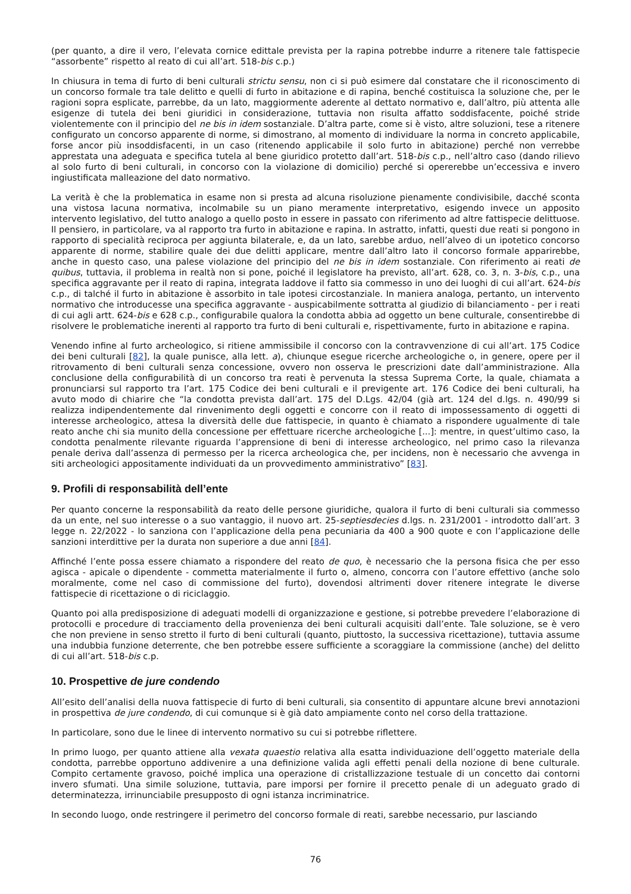(per quanto, a dire il vero, l’elevata cornice edittale prevista per la rapina potrebbe indurre a ritenere tale fattispecie “assorbente” rispetto al reato di cui all’art. 518-bis c.p.)
In chiusura in tema di furto di beni culturali strictu sensu, non ci si può esimere dal constatare che il riconoscimento di un concorso formale tra tale delitto e quelli di furto in abitazione e di rapina, benché costituisca la soluzione che, per le ragioni sopra esplicate, parrebbe, da un lato, maggiormente aderente al dettato normativo e, dall’altro, più attenta alle esigenze di tutela dei beni giuridici in considerazione, tuttavia non risulta affatto soddisfacente, poiché stride violentemente con il principio del ne bis in idem sostanziale. D’altra parte, come si è visto, altre soluzioni, tese a ritenere configurato un concorso apparente di norme, si dimostrano, al momento di individuare la norma in concreto applicabile, forse ancor più insoddisfacenti, in un caso (ritenendo applicabile il solo furto in abitazione) perché non verrebbe apprestata una adeguata e specifica tutela al bene giuridico protetto dall’art. 518-bis c.p., nell’altro caso (dando rilievo al solo furto di beni culturali, in concorso con la violazione di domicilio) perché si opererebbe un’eccessiva e invero ingiustificata malleazione del dato normativo.
La verità è che la problematica in esame non si presta ad alcuna risoluzione pienamente condivisibile, dacché sconta una vistosa lacuna normativa, incolmabile su un piano meramente interpretativo, esigendo invece un apposito intervento legislativo, del tutto analogo a quello posto in essere in passato con riferimento ad altre fattispecie delittuose. Il pensiero, in particolare, va al rapporto tra furto in abitazione e rapina. In astratto, infatti, questi due reati si pongono in rapporto di specialità reciproca per aggiunta bilaterale, e, da un lato, sarebbe arduo, nell’alveo di un ipotetico concorso apparente di norme, stabilire quale dei due delitti applicare, mentre dall’altro lato il concorso formale apparirebbe, anche in questo caso, una palese violazione del principio del ne bis in idem sostanziale. Con riferimento ai reati de quibus, tuttavia, il problema in realtà non si pone, poiché il legislatore ha previsto, all’art. 628, co. 3, n. 3-bis, c.p., una specifica aggravante per il reato di rapina, integrata laddove il fatto sia commesso in uno dei luoghi di cui all’art. 624-bis c.p., di talché il furto in abitazione è assorbito in tale ipotesi circostanziale. In maniera analoga, pertanto, un intervento normativo che introducesse una specifica aggravante - auspicabilmente sottratta al giudizio di bilanciamento - per i reati di cui agli artt. 624-bis e 628 c.p., configurabile qualora la condotta abbia ad oggetto un bene culturale, consentirebbe di risolvere le problematiche inerenti al rapporto tra furto di beni culturali e, rispettivamente, furto in abitazione e rapina.
Venendo infine al furto archeologico, si ritiene ammissibile il concorso con la contravvenzione di cui all’art. 175 Codice dei beni culturali [82], la quale punisce, alla lett. a), chiunque esegue ricerche archeologiche o, in genere, opere per il ritrovamento di beni culturali senza concessione, ovvero non osserva le prescrizioni date dall’amministrazione. Alla conclusione della configurabilità di un concorso tra reati è pervenuta la stessa Suprema Corte, la quale, chiamata a pronunciarsi sul rapporto tra l’art. 175 Codice dei beni culturali e il previgente art. 176 Codice dei beni culturali, ha avuto modo di chiarire che “la condotta prevista dall’art. 175 del D.Lgs. 42/04 (già art. 124 del d.lgs. n. 490/99 si realizza indipendentemente dal rinvenimento degli oggetti e concorre con il reato di impossessamento di oggetti di interesse archeologico, attesa la diversità delle due fattispecie, in quanto è chiamato a rispondere ugualmente di tale reato anche chi sia munito della concessione per effettuare ricerche archeologiche [...]: mentre, in quest’ultimo caso, la condotta penalmente rilevante riguarda l’apprensione di beni di interesse archeologico, nel primo caso la rilevanza penale deriva dall’assenza di permesso per la ricerca archeologica che, per incidens, non è necessario che avvenga in siti archeologici appositamente individuati da un provvedimento amministrativo” [83].
9. Profili di responsabilità dell’ente
Per quanto concerne la responsabilità da reato delle persone giuridiche, qualora il furto di beni culturali sia commesso da un ente, nel suo interesse o a suo vantaggio, il nuovo art. 25-septiesdecies d.lgs. n. 231/2001 - introdotto dall’art. 3 legge n. 22/2022 - lo sanziona con l’applicazione della pena pecuniaria da 400 a 900 quote e con l’applicazione delle sanzioni interdittive per la durata non superiore a due anni [84].
Affinché l’ente possa essere chiamato a rispondere del reato de quo, è necessario che la persona fisica che per esso agisca - apicale o dipendente - commetta materialmente il furto o, almeno, concorra con l’autore effettivo (anche solo moralmente, come nel caso di commissione del furto), dovendosi altrimenti dover ritenere integrate le diverse fattispecie di ricettazione o di riciclaggio.
Quanto poi alla predisposizione di adeguati modelli di organizzazione e gestione, si potrebbe prevedere l’elaborazione di protocolli e procedure di tracciamento della provenienza dei beni culturali acquisiti dall’ente. Tale soluzione, se è vero che non previene in senso stretto il furto di beni culturali (quanto, piuttosto, la successiva ricettazione), tuttavia assume una indubbia funzione deterrente, che ben potrebbe essere sufficiente a scoraggiare la commissione (anche) del delitto di cui all’art. 518-bis c.p.
10. Prospettive de jure condendo
All’esito dell’analisi della nuova fattispecie di furto di beni culturali, sia consentito di appuntare alcune brevi annotazioni in prospettiva de jure condendo, di cui comunque si è già dato ampiamente conto nel corso della trattazione.
In particolare, sono due le linee di intervento normativo su cui si potrebbe riflettere.
In primo luogo, per quanto attiene alla vexata quaestio relativa alla esatta individuazione dell’oggetto materiale della condotta, parrebbe opportuno addivenire a una definizione valida agli effetti penali della nozione di bene culturale. Compito certamente gravoso, poiché implica una operazione di cristallizzazione testuale di un concetto dai contorni invero sfumati. Una simile soluzione, tuttavia, pare imporsi per fornire il precetto penale di un adeguato grado di determinatezza, irrinunciabile presupposto di ogni istanza incriminatrice.
In secondo luogo, onde restringere il perimetro del concorso formale di reati, sarebbe necessario, pur lasciando
76